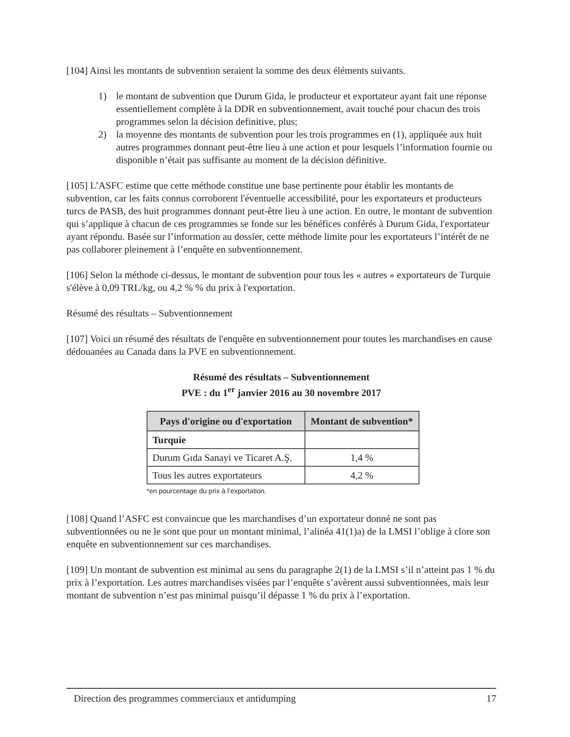[104] Ainsi les montants de subvention seraient la somme des deux éléments suivants.
1) le montant de subvention que Durum Gida, le producteur et exportateur ayant fait une réponse essentiellement complète à la DDR en subventionnement, avait touché pour chacun des trois programmes selon la décision definitive, plus;
2) la moyenne des montants de subvention pour les trois programmes en (1), appliquée aux huit autres programmes donnant peut-être lieu à une action et pour lesquels l’information fournie ou disponible n’était pas suffisante au moment de la décision définitive.
[105] L’ASFC estime que cette méthode constitue une base pertinente pour établir les montants de subvention, car les faits connus corroborent l'éventuelle accessibilité, pour les exportateurs et producteurs turcs de PASB, des huit programmes donnant peut-être lieu à une action. En outre, le montant de subvention qui s’applique à chacun de ces programmes se fonde sur les bénéfices conférés à Durum Gida, l'exportateur ayant répondu. Basée sur l’information au dossier, cette méthode limite pour les exportateurs l’intérêt de ne pas collaborer pleinement à l’enquête en subventionnement.
[106] Selon la méthode ci-dessus, le montant de subvention pour tous les « autres » exportateurs de Turquie s'élève à 0,09 TRL/kg, ou 4,2 % % du prix à l'exportation.
Résumé des résultats – Subventionnement
[107] Voici un résumé des résultats de l'enquête en subventionnement pour toutes les marchandises en cause dédouanées au Canada dans la PVE en subventionnement.
Résumé des résultats – Subventionnement
PVE : du 1<sup>er</sup> janvier 2016 au 30 novembre 2017
| Pays d'origine ou d'exportation | Montant de subvention* |
| --- | --- |
| Turquie | |
| Durum Gıda Sanayi ve Ticaret A.Ş. | 1,4 % |
| Tous les autres exportateurs | 4,2 % |
*en pourcentage du prix à l’exportation.
[108] Quand l’ASFC est convaincue que les marchandises d’un exportateur donné ne sont pas subventionnées ou ne le sont que pour un montant minimal, l’alinéa 41(1)a) de la LMSI l’oblige à clore son enquête en subventionnement sur ces marchandises.
[109] Un montant de subvention est minimal au sens du paragraphe 2(1) de la LMSI s’il n’atteint pas 1 % du prix à l’exportation. Les autres marchandises visées par l’enquête s’avèrent aussi subventionnées, mais leur montant de subvention n’est pas minimal puisqu’il dépasse 1 % du prix à l’exportation.
Direction des programmes commerciaux et antidumping 17